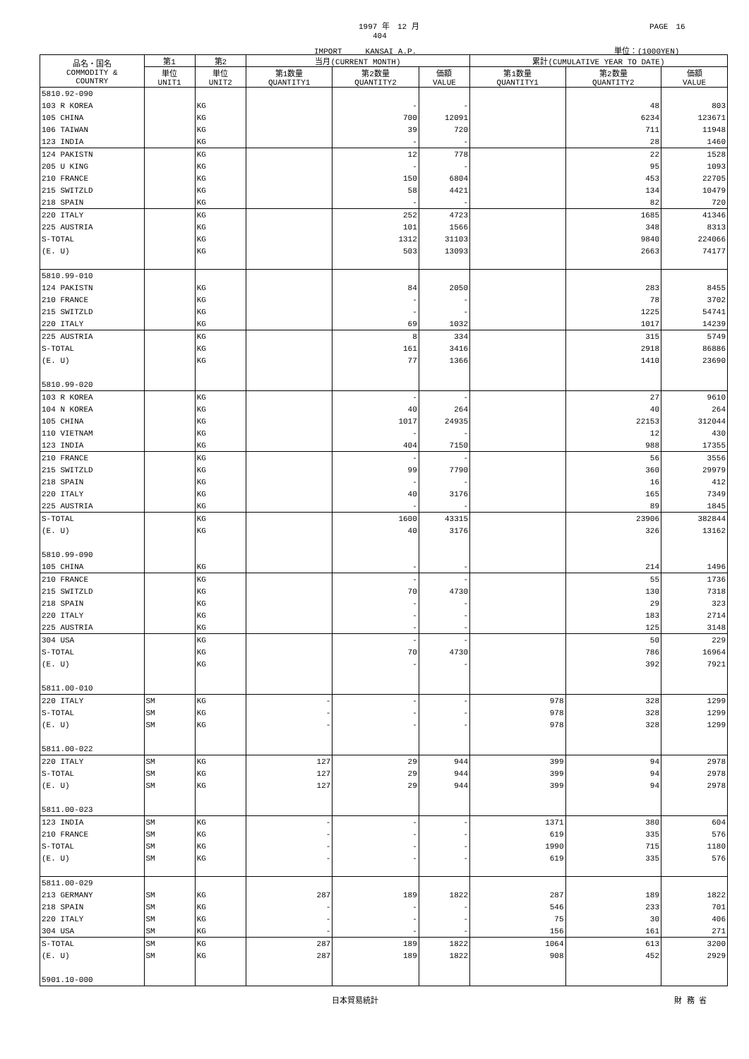1997 年　12 月 PAGE　16
404
IMPORT　　　KANSAI A.P. 単位：(1000YEN)
| 品名・国名 COMMODITY & COUNTRY | 第1 | 第2 | 当月(CURRENT MONTH) | | | 累計(CUMULATIVE YEAR TO DATE) | | |
| --- | --- | --- | --- | --- | --- | --- | --- | --- |
| | 単位 UNIT1 | 単位 UNIT2 | 第1数量 QUANTITY1 | 第2数量 QUANTITY2 | 価額 VALUE | 第1数量 QUANTITY1 | 第2数量 QUANTITY2 | 価額 VALUE |
| 5810.92-090 | | | | | | | | |
| 103 R KOREA | | KG | | - | - | | 48 | 803 |
| 105 CHINA | | KG | | 700 | 12091 | | 6234 | 123671 |
| 106 TAIWAN | | KG | | 39 | 720 | | 711 | 11948 |
| 123 INDIA | | KG | | - | - | | 28 | 1460 |
| 124 PAKISTN | | KG | | 12 | 778 | | 22 | 1528 |
| 205 U KING | | KG | | - | - | | 95 | 1093 |
| 210 FRANCE | | KG | | 150 | 6804 | | 453 | 22705 |
| 215 SWITZLD | | KG | | 58 | 4421 | | 134 | 10479 |
| 218 SPAIN | | KG | | - | - | | 82 | 720 |
| 220 ITALY | | KG | | 252 | 4723 | | 1685 | 41346 |
| 225 AUSTRIA | | KG | | 101 | 1566 | | 348 | 8313 |
| S-TOTAL | | KG | | 1312 | 31103 | | 9840 | 224066 |
| (E. U) | | KG | | 503 | 13093 | | 2663 | 74177 |
| 5810.99-010 | | | | | | | | |
| 124 PAKISTN | | KG | | 84 | 2050 | | 283 | 8455 |
| 210 FRANCE | | KG | | - | - | | 78 | 3702 |
| 215 SWITZLD | | KG | | - | - | | 1225 | 54741 |
| 220 ITALY | | KG | | 69 | 1032 | | 1017 | 14239 |
| 225 AUSTRIA | | KG | | 8 | 334 | | 315 | 5749 |
| S-TOTAL | | KG | | 161 | 3416 | | 2918 | 86886 |
| (E. U) | | KG | | 77 | 1366 | | 1410 | 23690 |
| 5810.99-020 | | | | | | | | |
| 103 R KOREA | | KG | | - | - | | 27 | 9610 |
| 104 N KOREA | | KG | | 40 | 264 | | 40 | 264 |
| 105 CHINA | | KG | | 1017 | 24935 | | 22153 | 312044 |
| 110 VIETNAM | | KG | | - | - | | 12 | 430 |
| 123 INDIA | | KG | | 404 | 7150 | | 988 | 17355 |
| 210 FRANCE | | KG | | - | - | | 56 | 3556 |
| 215 SWITZLD | | KG | | 99 | 7790 | | 360 | 29979 |
| 218 SPAIN | | KG | | - | - | | 16 | 412 |
| 220 ITALY | | KG | | 40 | 3176 | | 165 | 7349 |
| 225 AUSTRIA | | KG | | - | - | | 89 | 1845 |
| S-TOTAL | | KG | | 1600 | 43315 | | 23906 | 382844 |
| (E. U) | | KG | | 40 | 3176 | | 326 | 13162 |
| 5810.99-090 | | | | | | | | |
| 105 CHINA | | KG | | - | - | | 214 | 1496 |
| 210 FRANCE | | KG | | - | - | | 55 | 1736 |
| 215 SWITZLD | | KG | | 70 | 4730 | | 130 | 7318 |
| 218 SPAIN | | KG | | - | - | | 29 | 323 |
| 220 ITALY | | KG | | - | - | | 183 | 2714 |
| 225 AUSTRIA | | KG | | - | - | | 125 | 3148 |
| 304 USA | | KG | | - | - | | 50 | 229 |
| S-TOTAL | | KG | | 70 | 4730 | | 786 | 16964 |
| (E. U) | | KG | | - | - | | 392 | 7921 |
| 5811.00-010 | | | | | | | | |
| 220 ITALY | SM | KG | - | - | - | 978 | 328 | 1299 |
| S-TOTAL | SM | KG | - | - | - | 978 | 328 | 1299 |
| (E. U) | SM | KG | - | - | - | 978 | 328 | 1299 |
| 5811.00-022 | | | | | | | | |
| 220 ITALY | SM | KG | 127 | 29 | 944 | 399 | 94 | 2978 |
| S-TOTAL | SM | KG | 127 | 29 | 944 | 399 | 94 | 2978 |
| (E. U) | SM | KG | 127 | 29 | 944 | 399 | 94 | 2978 |
| 5811.00-023 | | | | | | | | |
| 123 INDIA | SM | KG | - | - | - | 1371 | 380 | 604 |
| 210 FRANCE | SM | KG | - | - | - | 619 | 335 | 576 |
| S-TOTAL | SM | KG | - | - | - | 1990 | 715 | 1180 |
| (E. U) | SM | KG | - | - | - | 619 | 335 | 576 |
| 5811.00-029 | | | | | | | | |
| 213 GERMANY | SM | KG | 287 | 189 | 1822 | 287 | 189 | 1822 |
| 218 SPAIN | SM | KG | - | - | - | 546 | 233 | 701 |
| 220 ITALY | SM | KG | - | - | - | 75 | 30 | 406 |
| 304 USA | SM | KG | - | - | - | 156 | 161 | 271 |
| S-TOTAL | SM | KG | 287 | 189 | 1822 | 1064 | 613 | 3200 |
| (E. U) | SM | KG | 287 | 189 | 1822 | 908 | 452 | 2929 |
| 5901.10-000 | | | | | | | | |
日本貿易統計 財 務 省